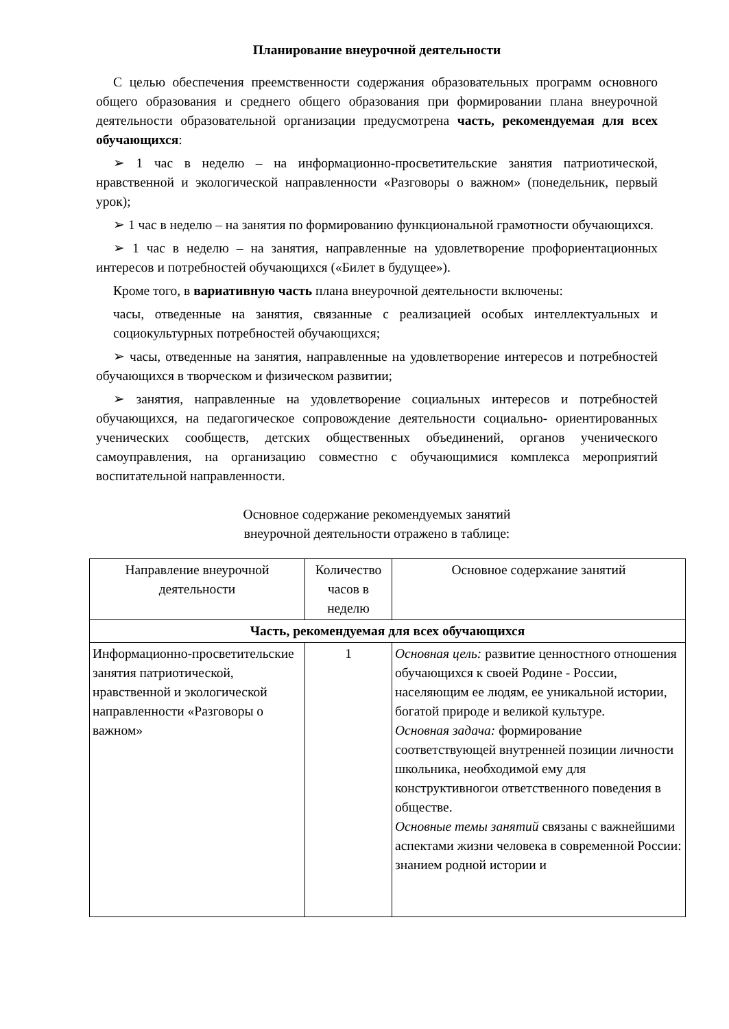Планирование внеурочной деятельности
С целью обеспечения преемственности содержания образовательных программ основного общего образования и среднего общего образования при формировании плана внеурочной деятельности образовательной организации предусмотрена часть, рекомендуемая для всех обучающихся:
➢ 1 час в неделю – на информационно-просветительские занятия патриотической, нравственной и экологической направленности «Разговоры о важном» (понедельник, первый урок);
➢ 1 час в неделю – на занятия по формированию функциональной грамотности обучающихся.
➢ 1 час в неделю – на занятия, направленные на удовлетворение профориентационных интересов и потребностей обучающихся («Билет в будущее»).
Кроме того, в вариативную часть плана внеурочной деятельности включены:
часы, отведенные на занятия, связанные с реализацией особых интеллектуальных и социокультурных потребностей обучающихся;
➢ часы, отведенные на занятия, направленные на удовлетворение интересов и потребностей обучающихся в творческом и физическом развитии;
➢ занятия, направленные на удовлетворение социальных интересов и потребностей обучающихся, на педагогическое сопровождение деятельности социально- ориентированных ученических сообществ, детских общественных объединений, органов ученического самоуправления, на организацию совместно с обучающимися комплекса мероприятий воспитательной направленности.
Основное содержание рекомендуемых занятий
внеурочной деятельности отражено в таблице:
| Направление внеурочной деятельности | Количество часов в неделю | Основное содержание занятий |
| --- | --- | --- |
| Часть, рекомендуемая для всех обучающихся | | |
| Информационно-просветительские занятия патриотической, нравственной и экологической направленности «Разговоры о важном» | 1 | Основная цель: развитие ценностного отношения обучающихся к своей Родине - России, населяющим ее людям, ее уникальной истории, богатой природе и великой культуре. Основная задача: формирование соответствующей внутренней позиции личности школьника, необходимой ему для конструктивногои ответственного поведения в обществе. Основные темы занятий связаны с важнейшими аспектами жизни человека в современной России: знанием родной истории и |